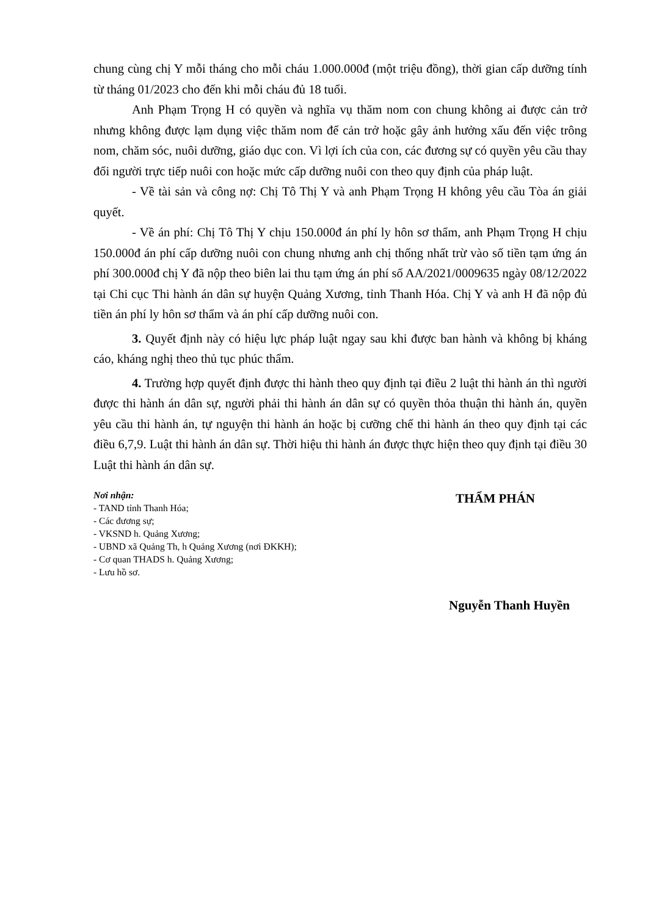chung cùng chị Y mỗi tháng cho mỗi cháu 1.000.000đ (một triệu đồng), thời gian cấp dưỡng tính từ tháng 01/2023 cho đến khi mỗi cháu đủ 18 tuổi.
Anh Phạm Trọng H có quyền và nghĩa vụ thăm nom con chung không ai được cản trở nhưng không được lạm dụng việc thăm nom để cản trở hoặc gây ảnh hưởng xấu đến việc trông nom, chăm sóc, nuôi dưỡng, giáo dục con. Vì lợi ích của con, các đương sự có quyền yêu cầu thay đổi người trực tiếp nuôi con hoặc mức cấp dưỡng nuôi con theo quy định của pháp luật.
- Về tài sản và công nợ: Chị Tô Thị Y và anh Phạm Trọng H không yêu cầu Tòa án giải quyết.
- Về án phí: Chị Tô Thị Y chịu 150.000đ án phí ly hôn sơ thẩm, anh Phạm Trọng H chịu 150.000đ án phí cấp dưỡng nuôi con chung nhưng anh chị thống nhất trừ vào số tiền tạm ứng án phí 300.000đ chị Y đã nộp theo biên lai thu tạm ứng án phí số AA/2021/0009635 ngày 08/12/2022 tại Chi cục Thi hành án dân sự huyện Quảng Xương, tỉnh Thanh Hóa. Chị Y và anh H đã nộp đủ tiền án phí ly hôn sơ thẩm và án phí cấp dưỡng nuôi con.
3. Quyết định này có hiệu lực pháp luật ngay sau khi được ban hành và không bị kháng cáo, kháng nghị theo thủ tục phúc thẩm.
4. Trường hợp quyết định được thi hành theo quy định tại điều 2 luật thi hành án thì người được thi hành án dân sự, người phải thi hành án dân sự có quyền thỏa thuận thi hành án, quyền yêu cầu thi hành án, tự nguyện thi hành án hoặc bị cưỡng chế thi hành án theo quy định tại các điều 6,7,9. Luật thi hành án dân sự. Thời hiệu thi hành án được thực hiện theo quy định tại điều 30 Luật thi hành án dân sự.
Nơi nhận:
- TAND tỉnh Thanh Hóa;
- Các đương sự;
- VKSND h. Quảng Xương;
- UBND xã Quảng Th, h Quảng Xương (nơi ĐKKH);
- Cơ quan THADS h. Quảng Xương;
- Lưu hồ sơ.
THẨM PHÁN
Nguyễn Thanh Huyền